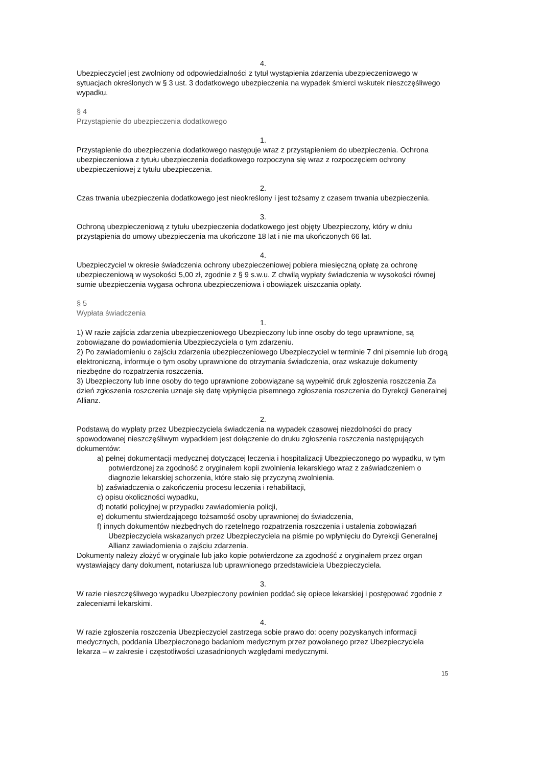4.
Ubezpieczyciel jest zwolniony od odpowiedzialności z tytuł wystąpienia zdarzenia ubezpieczeniowego w sytuacjach określonych w § 3 ust. 3 dodatkowego ubezpieczenia na wypadek śmierci wskutek nieszczęśliwego wypadku.
§ 4
Przystąpienie do ubezpieczenia dodatkowego
1.
Przystąpienie do ubezpieczenia dodatkowego następuje wraz z przystąpieniem do ubezpieczenia. Ochrona ubezpieczeniowa z tytułu ubezpieczenia dodatkowego rozpoczyna się wraz z rozpoczęciem ochrony ubezpieczeniowej z tytułu ubezpieczenia.
2.
Czas trwania ubezpieczenia dodatkowego jest nieokreślony i jest tożsamy z czasem trwania ubezpieczenia.
3.
Ochroną ubezpieczeniową z tytułu ubezpieczenia dodatkowego jest objęty Ubezpieczony, który w dniu przystąpienia do umowy ubezpieczenia ma ukończone 18 lat i nie ma ukończonych 66 lat.
4.
Ubezpieczyciel w okresie świadczenia ochrony ubezpieczeniowej pobiera miesięczną opłatę za ochronę ubezpieczeniową w wysokości 5,00 zł, zgodnie z § 9 s.w.u. Z chwilą wypłaty świadczenia w wysokości równej sumie ubezpieczenia wygasa ochrona ubezpieczeniowa i obowiązek uiszczania opłaty.
§ 5
Wypłata świadczenia
1.
1) W razie zajścia zdarzenia ubezpieczeniowego Ubezpieczony lub inne osoby do tego uprawnione, są zobowiązane do powiadomienia Ubezpieczyciela o tym zdarzeniu.
2) Po zawiadomieniu o zajściu zdarzenia ubezpieczeniowego Ubezpieczyciel w terminie 7 dni pisemnie lub drogą elektroniczną, informuje o tym osoby uprawnione do otrzymania świadczenia, oraz wskazuje dokumenty niezbędne do rozpatrzenia roszczenia.
3) Ubezpieczony lub inne osoby do tego uprawnione zobowiązane są wypełnić druk zgłoszenia roszczenia Za dzień zgłoszenia roszczenia uznaje się datę wpłynięcia pisemnego zgłoszenia roszczenia do Dyrekcji Generalnej Allianz.
2.
Podstawą do wypłaty przez Ubezpieczyciela świadczenia na wypadek czasowej niezdolności do pracy spowodowanej nieszczęśliwym wypadkiem jest dołączenie do druku zgłoszenia roszczenia następujących dokumentów:
a) pełnej dokumentacji medycznej dotyczącej leczenia i hospitalizacji Ubezpieczonego po wypadku, w tym potwierdzonej za zgodność z oryginałem kopii zwolnienia lekarskiego wraz z zaświadczeniem o diagnozie lekarskiej schorzenia, które stało się przyczyną zwolnienia.
b) zaświadczenia o zakończeniu procesu leczenia i rehabilitacji,
c) opisu okoliczności wypadku,
d) notatki policyjnej w przypadku zawiadomienia policji,
e) dokumentu stwierdzającego tożsamość osoby uprawnionej do świadczenia,
f) innych dokumentów niezbędnych do rzetelnego rozpatrzenia roszczenia i ustalenia zobowiązań Ubezpieczyciela wskazanych przez Ubezpieczyciela na piśmie po wpłynięciu do Dyrekcji Generalnej Allianz zawiadomienia o zajściu zdarzenia.
Dokumenty należy złożyć w oryginale lub jako kopie potwierdzone za zgodność z oryginałem przez organ wystawiający dany dokument, notariusza lub uprawnionego przedstawiciela Ubezpieczyciela.
3.
W razie nieszczęśliwego wypadku Ubezpieczony powinien poddać się opiece lekarskiej i postępować zgodnie z zaleceniami lekarskimi.
4.
W razie zgłoszenia roszczenia Ubezpieczyciel zastrzega sobie prawo do: oceny pozyskanych informacji medycznych, poddania Ubezpieczonego badaniom medycznym przez powołanego przez Ubezpieczyciela lekarza – w zakresie i częstotliwości uzasadnionych względami medycznymi.
15